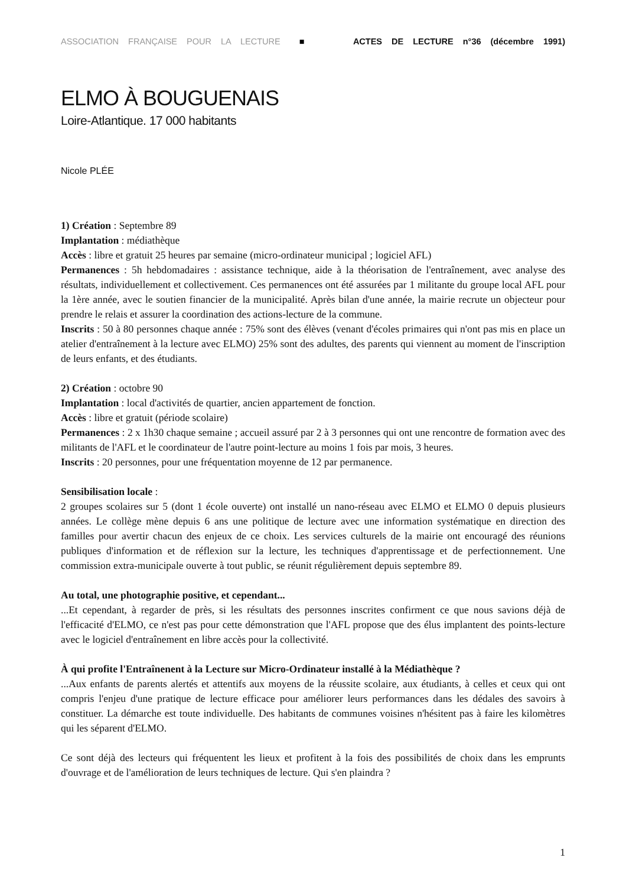ASSOCIATION FRANÇAISE POUR LA LECTURE ■ ACTES DE LECTURE n°36 (décembre 1991)
ELMO À BOUGUENAIS
Loire-Atlantique. 17 000 habitants
Nicole PLÉE
1) Création : Septembre 89
Implantation : médiathèque
Accès : libre et gratuit 25 heures par semaine (micro-ordinateur municipal ; logiciel AFL)
Permanences : 5h hebdomadaires : assistance technique, aide à la théorisation de l'entraînement, avec analyse des résultats, individuellement et collectivement. Ces permanences ont été assurées par 1 militante du groupe local AFL pour la 1ère année, avec le soutien financier de la municipalité. Après bilan d'une année, la mairie recrute un objecteur pour prendre le relais et assurer la coordination des actions-lecture de la commune.
Inscrits : 50 à 80 personnes chaque année : 75% sont des élèves (venant d'écoles primaires qui n'ont pas mis en place un atelier d'entraînement à la lecture avec ELMO) 25% sont des adultes, des parents qui viennent au moment de l'inscription de leurs enfants, et des étudiants.
2) Création : octobre 90
Implantation : local d'activités de quartier, ancien appartement de fonction.
Accès : libre et gratuit (période scolaire)
Permanences : 2 x 1h30 chaque semaine ; accueil assuré par 2 à 3 personnes qui ont une rencontre de formation avec des militants de l'AFL et le coordinateur de l'autre point-lecture au moins 1 fois par mois, 3 heures.
Inscrits : 20 personnes, pour une fréquentation moyenne de 12 par permanence.
Sensibilisation locale :
2 groupes scolaires sur 5 (dont 1 école ouverte) ont installé un nano-réseau avec ELMO et ELMO 0 depuis plusieurs années. Le collège mène depuis 6 ans une politique de lecture avec une information systématique en direction des familles pour avertir chacun des enjeux de ce choix. Les services culturels de la mairie ont encouragé des réunions publiques d'information et de réflexion sur la lecture, les techniques d'apprentissage et de perfectionnement. Une commission extra-municipale ouverte à tout public, se réunit régulièrement depuis septembre 89.
Au total, une photographie positive, et cependant...
...Et cependant, à regarder de près, si les résultats des personnes inscrites confirment ce que nous savions déjà de l'efficacité d'ELMO, ce n'est pas pour cette démonstration que l'AFL propose que des élus implantent des points-lecture avec le logiciel d'entraînement en libre accès pour la collectivité.
À qui profite l'Entraînenent à la Lecture sur Micro-Ordinateur installé à la Médiathèque ?
...Aux enfants de parents alertés et attentifs aux moyens de la réussite scolaire, aux étudiants, à celles et ceux qui ont compris l'enjeu d'une pratique de lecture efficace pour améliorer leurs performances dans les dédales des savoirs à constituer. La démarche est toute individuelle. Des habitants de communes voisines n'hésitent pas à faire les kilomètres qui les séparent d'ELMO.
Ce sont déjà des lecteurs qui fréquentent les lieux et profitent à la fois des possibilités de choix dans les emprunts d'ouvrage et de l'amélioration de leurs techniques de lecture. Qui s'en plaindra ?
1